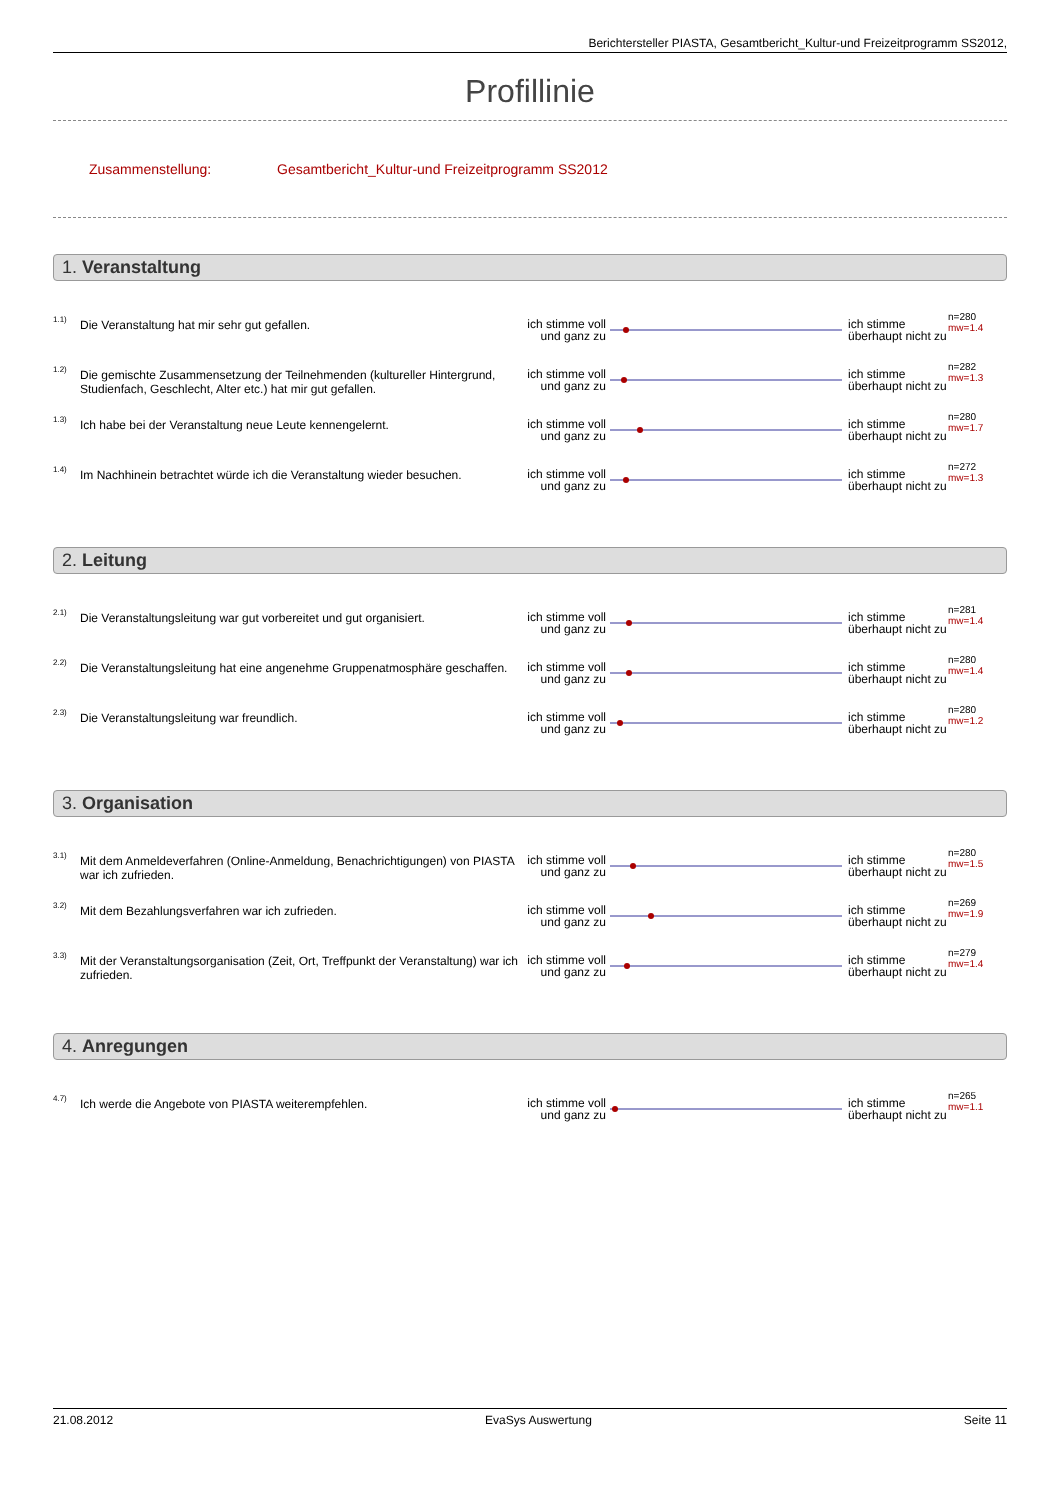Berichtersteller PIASTA, Gesamtbericht_Kultur-und Freizeitprogramm SS2012,
Profillinie
Zusammenstellung: Gesamtbericht_Kultur-und Freizeitprogramm SS2012
1. Veranstaltung
| 1.1) | Die Veranstaltung hat mir sehr gut gefallen. | ich stimme voll und ganz zu | | ich stimme überhaupt nicht zu | n=280 mw=1.4 |
| 1.2) | Die gemischte Zusammensetzung der Teilnehmenden (kultureller Hintergrund, Studienfach, Geschlecht, Alter etc.) hat mir gut gefallen. | ich stimme voll und ganz zu | | ich stimme überhaupt nicht zu | n=282 mw=1.3 |
| 1.3) | Ich habe bei der Veranstaltung neue Leute kennengelernt. | ich stimme voll und ganz zu | | ich stimme überhaupt nicht zu | n=280 mw=1.7 |
| 1.4) | Im Nachhinein betrachtet würde ich die Veranstaltung wieder besuchen. | ich stimme voll und ganz zu | | ich stimme überhaupt nicht zu | n=272 mw=1.3 |
2. Leitung
| 2.1) | Die Veranstaltungsleitung war gut vorbereitet und gut organisiert. | ich stimme voll und ganz zu | | ich stimme überhaupt nicht zu | n=281 mw=1.4 |
| 2.2) | Die Veranstaltungsleitung hat eine angenehme Gruppenatmosphäre geschaffen. | ich stimme voll und ganz zu | | ich stimme überhaupt nicht zu | n=280 mw=1.4 |
| 2.3) | Die Veranstaltungsleitung war freundlich. | ich stimme voll und ganz zu | | ich stimme überhaupt nicht zu | n=280 mw=1.2 |
3. Organisation
| 3.1) | Mit dem Anmeldeverfahren (Online-Anmeldung, Benachrichtigungen) von PIASTA war ich zufrieden. | ich stimme voll und ganz zu | | ich stimme überhaupt nicht zu | n=280 mw=1.5 |
| 3.2) | Mit dem Bezahlungsverfahren war ich zufrieden. | ich stimme voll und ganz zu | | ich stimme überhaupt nicht zu | n=269 mw=1.9 |
| 3.3) | Mit der Veranstaltungsorganisation (Zeit, Ort, Treffpunkt der Veranstaltung) war ich zufrieden. | ich stimme voll und ganz zu | | ich stimme überhaupt nicht zu | n=279 mw=1.4 |
4. Anregungen
| 4.7) | Ich werde die Angebote von PIASTA weiterempfehlen. | ich stimme voll und ganz zu | | ich stimme überhaupt nicht zu | n=265 mw=1.1 |
21.08.2012 EvaSys Auswertung Seite 11